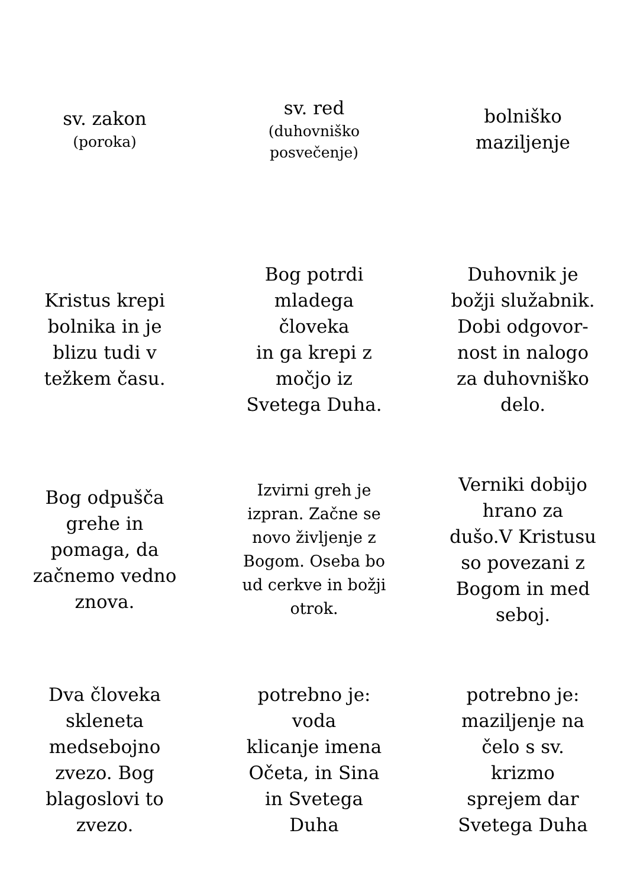sv. zakon
(poroka)
sv. red
(duhovniško posvečenje)
bolniško maziljenje
Kristus krepi bolnika in je blizu tudi v težkem času.
Bog potrdi mladega človeka
in ga krepi z močjo iz Svetega Duha.
Duhovnik je božji služabnik. Dobi odgovor-nost in nalogo za duhovniško delo.
Bog odpušča grehe in pomaga, da začnemo vedno znova.
Izvirni greh je izpran. Začne se novo življenje z Bogom. Oseba bo ud cerkve in božji otrok.
Verniki dobijo hrano za dušo.V Kristusu so povezani z Bogom in med seboj.
Dva človeka skleneta medsebojno zvezo. Bog blagoslovi to zvezo.
potrebno je:
voda
klicanje imena Očeta, in Sina in Svetega Duha
potrebno je:
maziljenje na čelo s sv. krizmo
sprejem dar Svetega Duha